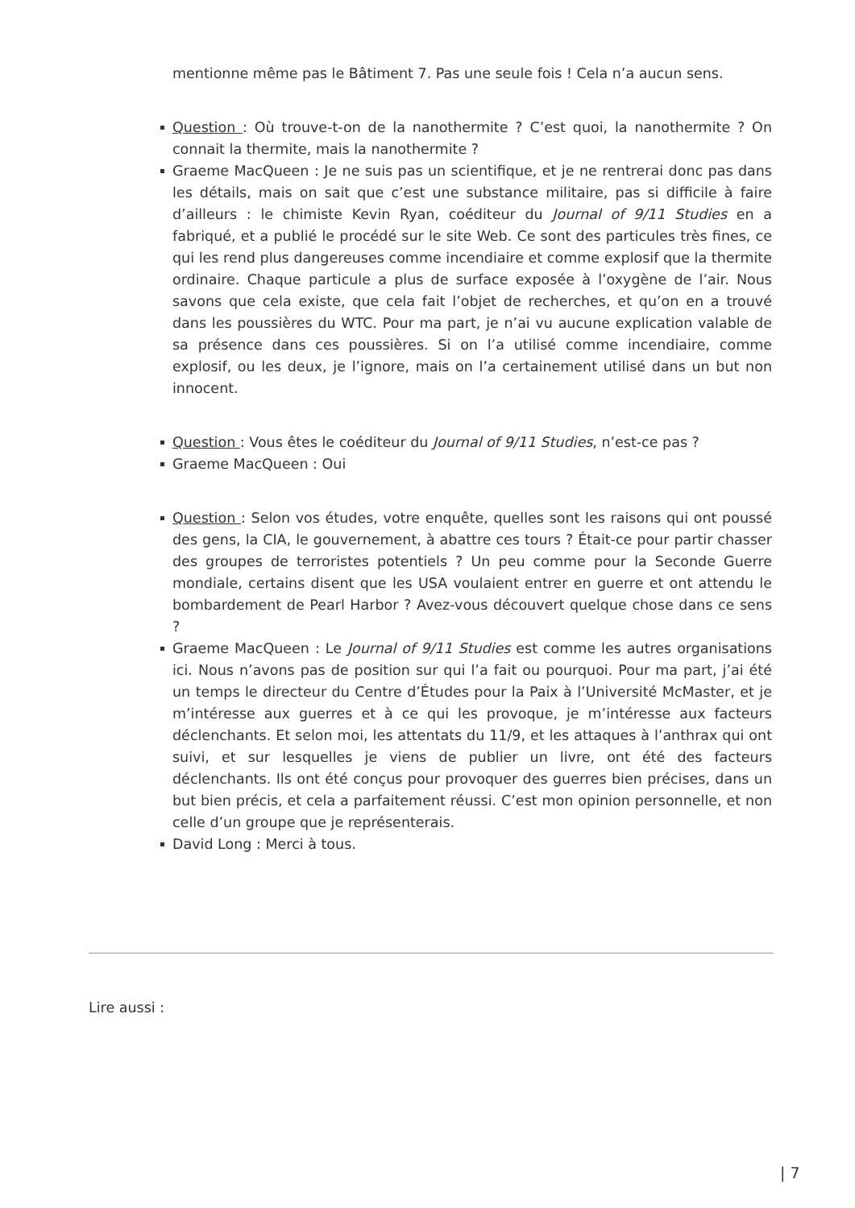mentionne même pas le Bâtiment 7. Pas une seule fois ! Cela n’a aucun sens.
Question : Où trouve-t-on de la nanothermite ? C’est quoi, la nanothermite ? On connait la thermite, mais la nanothermite ?
Graeme MacQueen : Je ne suis pas un scientifique, et je ne rentrerai donc pas dans les détails, mais on sait que c’est une substance militaire, pas si difficile à faire d’ailleurs : le chimiste Kevin Ryan, coéditeur du Journal of 9/11 Studies en a fabriqué, et a publié le procédé sur le site Web. Ce sont des particules très fines, ce qui les rend plus dangereuses comme incendiaire et comme explosif que la thermite ordinaire. Chaque particule a plus de surface exposée à l’oxygène de l’air. Nous savons que cela existe, que cela fait l’objet de recherches, et qu’on en a trouvé dans les poussières du WTC. Pour ma part, je n’ai vu aucune explication valable de sa présence dans ces poussières. Si on l’a utilisé comme incendiaire, comme explosif, ou les deux, je l’ignore, mais on l’a certainement utilisé dans un but non innocent.
Question : Vous êtes le coéditeur du Journal of 9/11 Studies, n’est-ce pas ?
Graeme MacQueen : Oui
Question : Selon vos études, votre enquête, quelles sont les raisons qui ont poussé des gens, la CIA, le gouvernement, à abattre ces tours ? Était-ce pour partir chasser des groupes de terroristes potentiels ? Un peu comme pour la Seconde Guerre mondiale, certains disent que les USA voulaient entrer en guerre et ont attendu le bombardement de Pearl Harbor ? Avez-vous découvert quelque chose dans ce sens ?
Graeme MacQueen : Le Journal of 9/11 Studies est comme les autres organisations ici. Nous n’avons pas de position sur qui l’a fait ou pourquoi. Pour ma part, j’ai été un temps le directeur du Centre d’Études pour la Paix à l’Université McMaster, et je m’intéresse aux guerres et à ce qui les provoque, je m’intéresse aux facteurs déclenchants. Et selon moi, les attentats du 11/9, et les attaques à l’anthrax qui ont suivi, et sur lesquelles je viens de publier un livre, ont été des facteurs déclenchants. Ils ont été conçus pour provoquer des guerres bien précises, dans un but bien précis, et cela a parfaitement réussi. C’est mon opinion personnelle, et non celle d’un groupe que je représenterais.
David Long : Merci à tous.
Lire aussi :
| 7